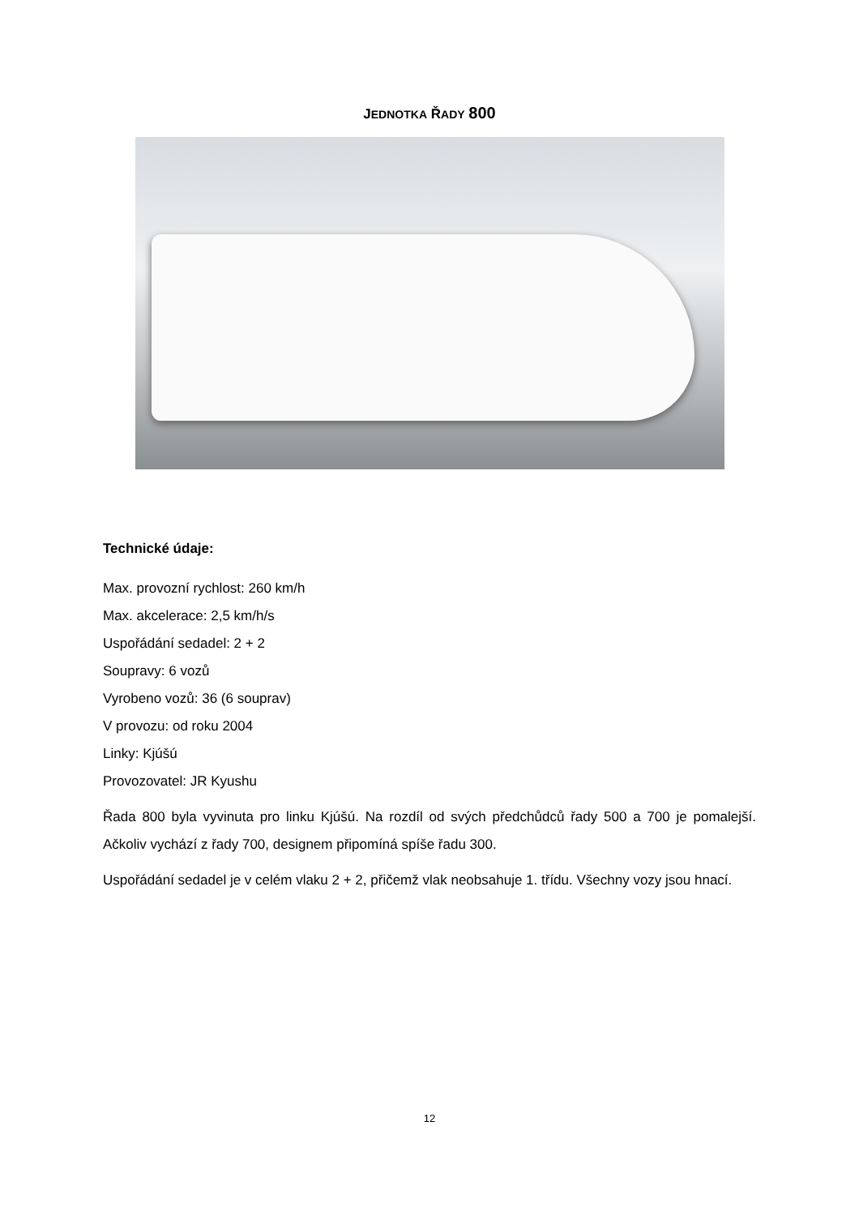JEDNOTKA ŘADY 800
Technické údaje:
Max. provozní rychlost: 260 km/h
Max. akcelerace: 2,5 km/h/s
Uspořádání sedadel: 2 + 2
Soupravy: 6 vozů
Vyrobeno vozů: 36 (6 souprav)
V provozu: od roku 2004
Linky: Kjúšú
Provozovatel: JR Kyushu
Řada 800 byla vyvinuta pro linku Kjúšú. Na rozdíl od svých předchůdců řady 500 a 700 je pomalejší. Ačkoliv vychází z řady 700, designem připomíná spíše řadu 300.
Uspořádání sedadel je v celém vlaku 2 + 2, přičemž vlak neobsahuje 1. třídu. Všechny vozy jsou hnací.
12